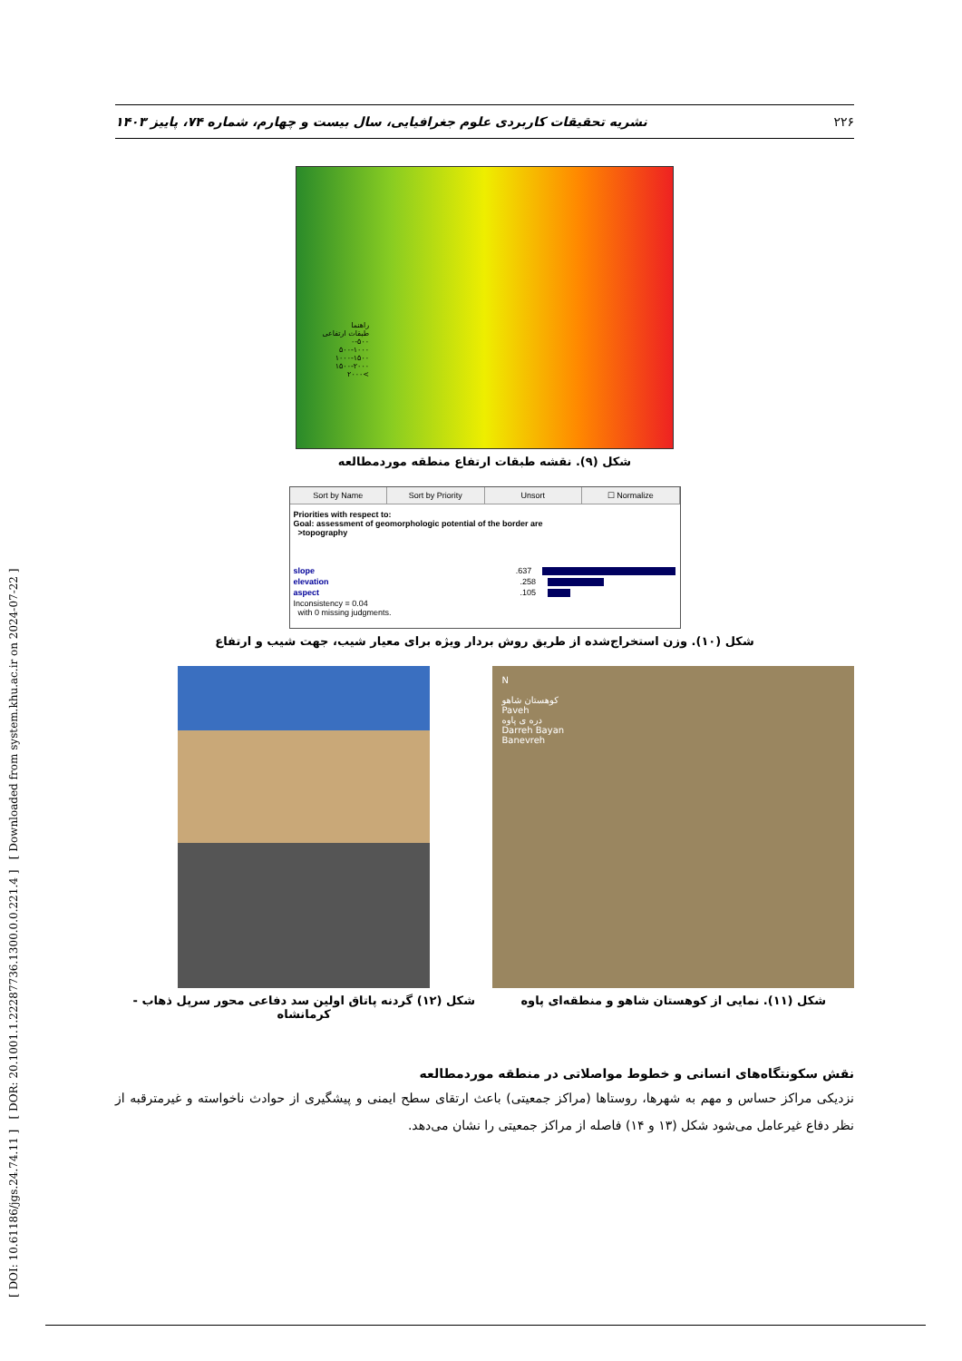[ DOI: 10.61186/jgs.24.74.11 ] [ DOR: 20.1001.1.22287736.1300.0.0.221.4 ] [ Downloaded from system.khu.ac.ir on 2024-07-22 ]
۲۲۶ نشریه تحقیقات کاربردی علوم جغرافیایی، سال بیست و چهارم، شماره ۷۴، پاییز ۱۴۰۳
راهنما
طبقات ارتفاعی
۰-۵۰۰
۵۰۰-۱۰۰۰
۱۰۰۰-۱۵۰۰
۱۵۰۰-۲۰۰۰
>۲۰۰۰
شکل (۹). نقشه طبقات ارتفاع منطقه موردمطالعه
Sort by Name Sort by Priority Unsort ☐ Normalize
Priorities with respect to:
Goal: assessment of geomorphologic potential of the border are
>topography
slope.637
elevation.258
aspect.105
Inconsistency = 0.04
with 0 missing judgments.
شکل (۱۰). وزن استخراج‌شده از طریق روش بردار ویژه برای معیار شیب، جهت شیب و ارتفاع
N
کوهستان شاهو
Paveh
دره ی پاوه
Darreh Bayan
Banevreh
شکل (۱۱). نمایی از کوهستان شاهو و منطقه‌ای پاوه
شکل (۱۲) گردنه پاتاق اولین سد دفاعی محور سرپل ذهاب - کرمانشاه
نقش سکونتگاه‌های انسانی و خطوط مواصلاتی در منطقه موردمطالعه
نزدیکی مراکز حساس و مهم به شهرها، روستاها (مراکز جمعیتی) باعث ارتقای سطح ایمنی و پیشگیری از حوادث ناخواسته و غیرمترقبه از نظر دفاع غیرعامل می‌شود شکل (۱۳ و ۱۴) فاصله از مراکز جمعیتی را نشان می‌دهد.